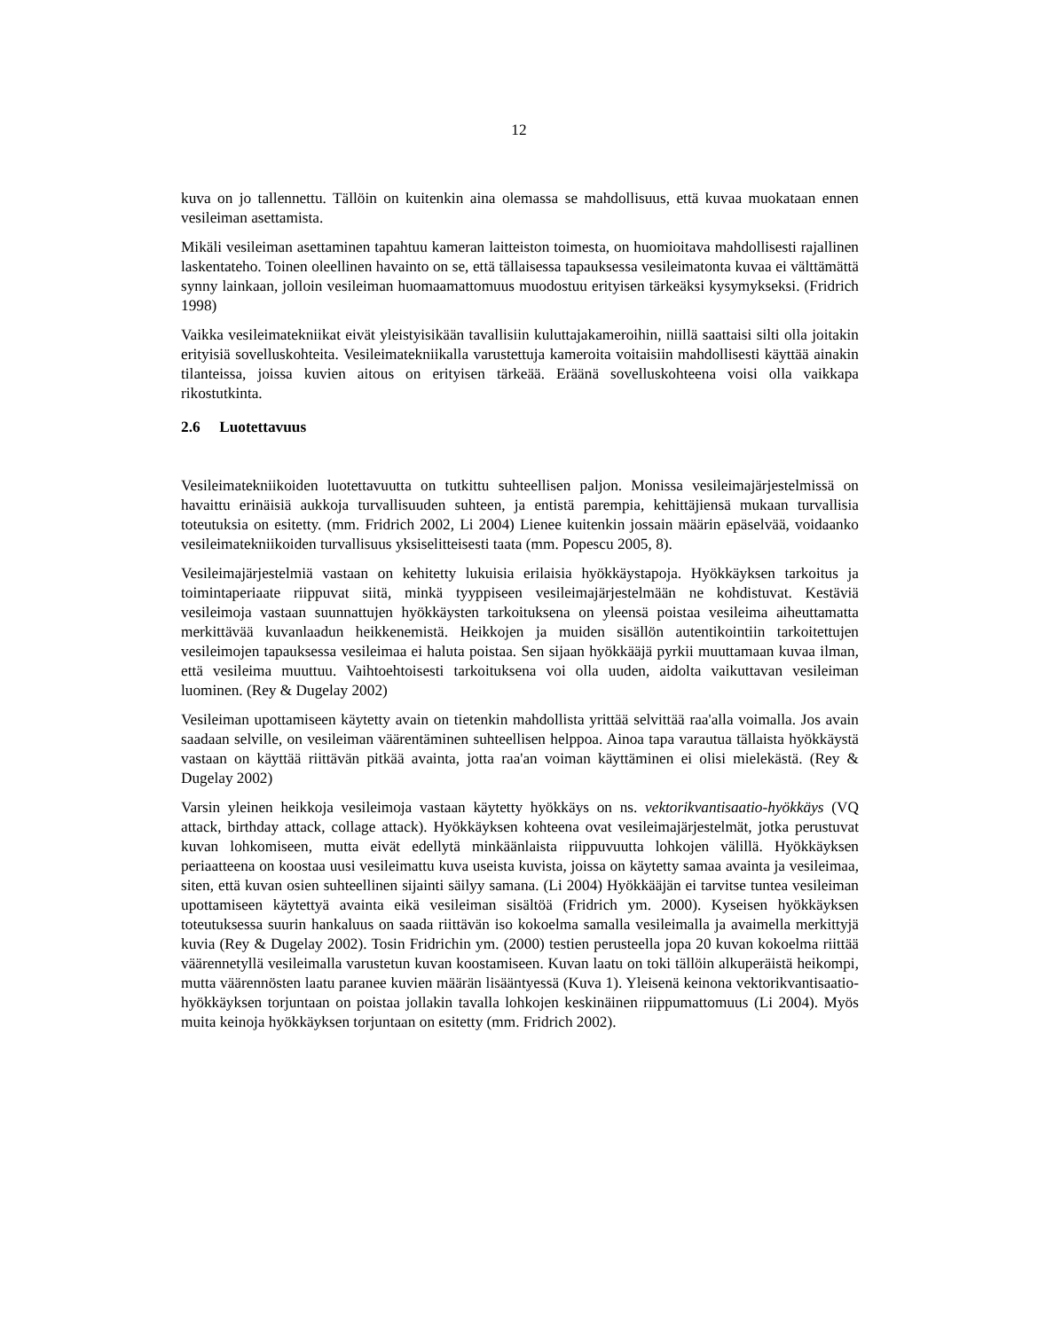12
kuva on jo tallennettu. Tällöin on kuitenkin aina olemassa se mahdollisuus, että kuvaa muokataan ennen vesileiman asettamista.
Mikäli vesileiman asettaminen tapahtuu kameran laitteiston toimesta, on huomioitava mahdollisesti rajallinen laskentateho. Toinen oleellinen havainto on se, että tällaisessa tapauksessa vesileimatonta kuvaa ei välttämättä synny lainkaan, jolloin vesileiman huomaamattomuus muodostuu erityisen tärkeäksi kysymykseksi. (Fridrich 1998)
Vaikka vesileimatekniikat eivät yleistyisikään tavallisiin kuluttajakameroihin, niillä saattaisi silti olla joitakin erityisiä sovelluskohteita. Vesileimatekniikalla varustettuja kameroita voitaisiin mahdollisesti käyttää ainakin tilanteissa, joissa kuvien aitous on erityisen tärkeää. Eräänä sovelluskohteena voisi olla vaikkapa rikostutkinta.
2.6 Luotettavuus
Vesileimatekniikoiden luotettavuutta on tutkittu suhteellisen paljon. Monissa vesileimajärjestelmissä on havaittu erinäisiä aukkoja turvallisuuden suhteen, ja entistä parempia, kehittäjiensä mukaan turvallisia toteutuksia on esitetty. (mm. Fridrich 2002, Li 2004) Lienee kuitenkin jossain määrin epäselvää, voidaanko vesileimatekniikoiden turvallisuus yksiselitteisesti taata (mm. Popescu 2005, 8).
Vesileimajärjestelmiä vastaan on kehitetty lukuisia erilaisia hyökkäystapoja. Hyökkäyksen tarkoitus ja toimintaperiaate riippuvat siitä, minkä tyyppiseen vesileimajärjestelmään ne kohdistuvat. Kestäviä vesileimoja vastaan suunnattujen hyökkäysten tarkoituksena on yleensä poistaa vesileima aiheuttamatta merkittävää kuvanlaadun heikkenemistä. Heikkojen ja muiden sisällön autentikointiin tarkoitettujen vesileimojen tapauksessa vesileimaa ei haluta poistaa. Sen sijaan hyökkääjä pyrkii muuttamaan kuvaa ilman, että vesileima muuttuu. Vaihtoehtoisesti tarkoituksena voi olla uuden, aidolta vaikuttavan vesileiman luominen. (Rey & Dugelay 2002)
Vesileiman upottamiseen käytetty avain on tietenkin mahdollista yrittää selvittää raa'alla voimalla. Jos avain saadaan selville, on vesileiman väärentäminen suhteellisen helppoa. Ainoa tapa varautua tällaista hyökkäystä vastaan on käyttää riittävän pitkää avainta, jotta raa'an voiman käyttäminen ei olisi mielekästä. (Rey & Dugelay 2002)
Varsin yleinen heikkoja vesileimoja vastaan käytetty hyökkäys on ns. vektorikvantisaatio-hyökkäys (VQ attack, birthday attack, collage attack). Hyökkäyksen kohteena ovat vesileimajärjestelmät, jotka perustuvat kuvan lohkomiseen, mutta eivät edellytä minkäänlaista riippuvuutta lohkojen välillä. Hyökkäyksen periaatteena on koostaa uusi vesileimattu kuva useista kuvista, joissa on käytetty samaa avainta ja vesileimaa, siten, että kuvan osien suhteellinen sijainti säilyy samana. (Li 2004) Hyökkääjän ei tarvitse tuntea vesileiman upottamiseen käytettyä avainta eikä vesileiman sisältöä (Fridrich ym. 2000). Kyseisen hyökkäyksen toteutuksessa suurin hankaluus on saada riittävän iso kokoelma samalla vesileimalla ja avaimella merkittyjä kuvia (Rey & Dugelay 2002). Tosin Fridrichin ym. (2000) testien perusteella jopa 20 kuvan kokoelma riittää väärennetyllä vesileimalla varustetun kuvan koostamiseen. Kuvan laatu on toki tällöin alkuperäistä heikompi, mutta väärennösten laatu paranee kuvien määrän lisääntyessä (Kuva 1). Yleisenä keinona vektorikvantisaatio-hyökkäyksen torjuntaan on poistaa jollakin tavalla lohkojen keskinäinen riippumattomuus (Li 2004). Myös muita keinoja hyökkäyksen torjuntaan on esitetty (mm. Fridrich 2002).